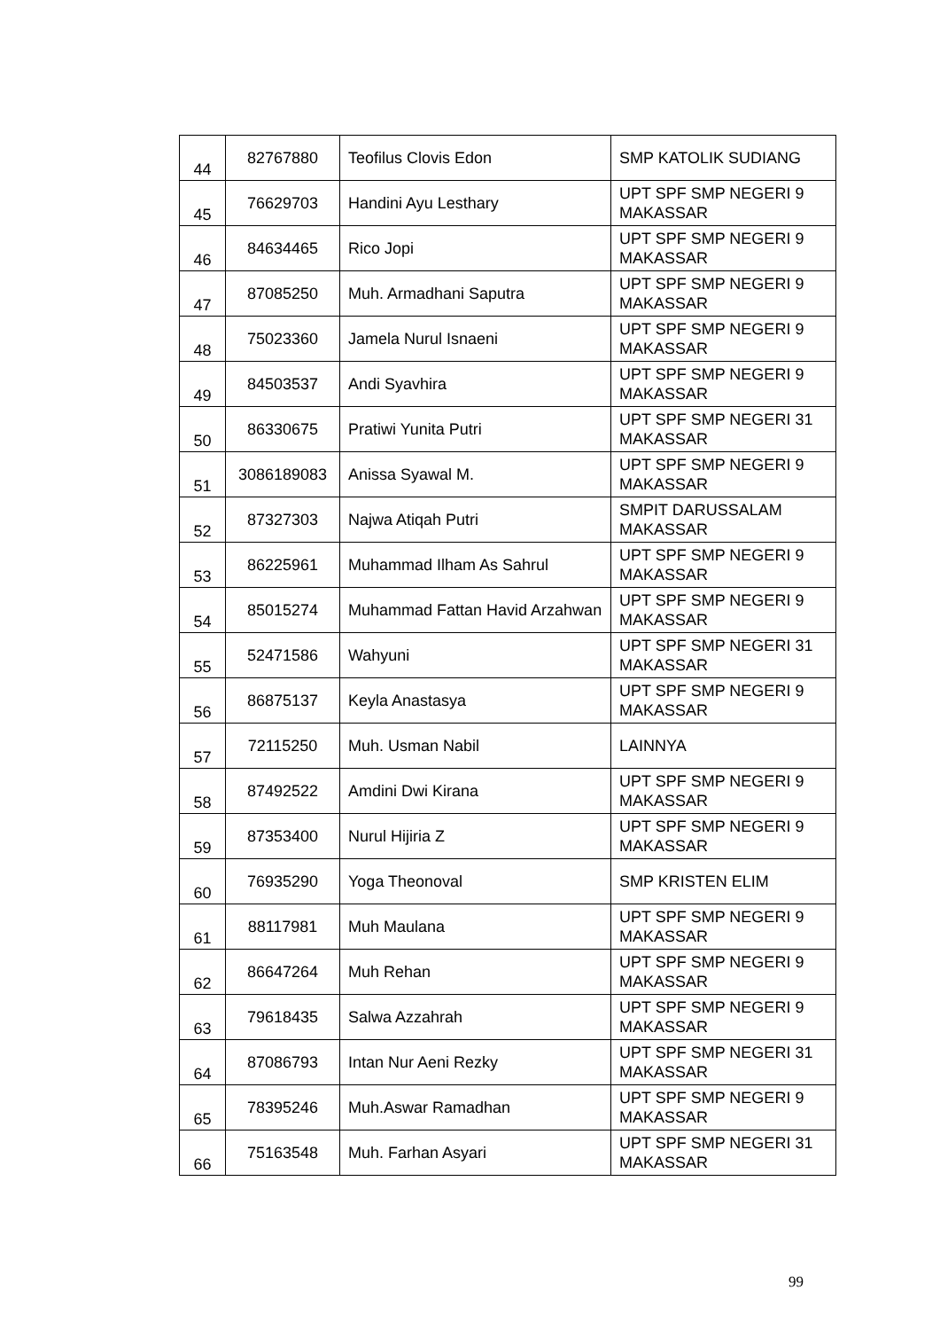| 44 | 82767880 | Teofilus Clovis Edon | SMP KATOLIK SUDIANG |
| 45 | 76629703 | Handini Ayu Lesthary | UPT SPF SMP NEGERI 9 MAKASSAR |
| 46 | 84634465 | Rico Jopi | UPT SPF SMP NEGERI 9 MAKASSAR |
| 47 | 87085250 | Muh. Armadhani Saputra | UPT SPF SMP NEGERI 9 MAKASSAR |
| 48 | 75023360 | Jamela Nurul Isnaeni | UPT SPF SMP NEGERI 9 MAKASSAR |
| 49 | 84503537 | Andi Syavhira | UPT SPF SMP NEGERI 9 MAKASSAR |
| 50 | 86330675 | Pratiwi Yunita Putri | UPT SPF SMP NEGERI 31 MAKASSAR |
| 51 | 3086189083 | Anissa Syawal M. | UPT SPF SMP NEGERI 9 MAKASSAR |
| 52 | 87327303 | Najwa Atiqah Putri | SMPIT DARUSSALAM MAKASSAR |
| 53 | 86225961 | Muhammad Ilham As Sahrul | UPT SPF SMP NEGERI 9 MAKASSAR |
| 54 | 85015274 | Muhammad Fattan Havid Arzahwan | UPT SPF SMP NEGERI 9 MAKASSAR |
| 55 | 52471586 | Wahyuni | UPT SPF SMP NEGERI 31 MAKASSAR |
| 56 | 86875137 | Keyla Anastasya | UPT SPF SMP NEGERI 9 MAKASSAR |
| 57 | 72115250 | Muh. Usman Nabil | LAINNYA |
| 58 | 87492522 | Amdini Dwi Kirana | UPT SPF SMP NEGERI 9 MAKASSAR |
| 59 | 87353400 | Nurul Hijiria Z | UPT SPF SMP NEGERI 9 MAKASSAR |
| 60 | 76935290 | Yoga Theonoval | SMP KRISTEN ELIM |
| 61 | 88117981 | Muh Maulana | UPT SPF SMP NEGERI 9 MAKASSAR |
| 62 | 86647264 | Muh Rehan | UPT SPF SMP NEGERI 9 MAKASSAR |
| 63 | 79618435 | Salwa Azzahrah | UPT SPF SMP NEGERI 9 MAKASSAR |
| 64 | 87086793 | Intan Nur Aeni Rezky | UPT SPF SMP NEGERI 31 MAKASSAR |
| 65 | 78395246 | Muh.Aswar Ramadhan | UPT SPF SMP NEGERI 9 MAKASSAR |
| 66 | 75163548 | Muh. Farhan Asyari | UPT SPF SMP NEGERI 31 MAKASSAR |
99